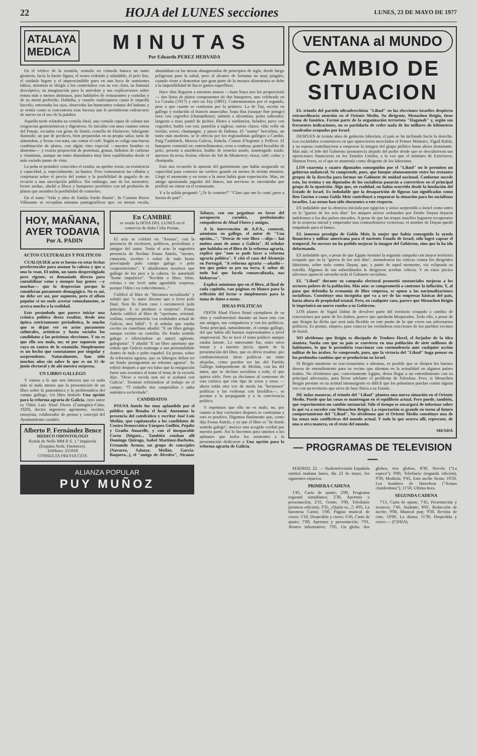22 HOJA del LUNES secciones LUNES, 23 DE MAYO DE 1977
ATALAYA
MEDICA
MINUTAS
Por Eduardo PEREZ HERVADA
En el vértice de la reunión, sentado en cómoda butaca un tanto giratoria, lucía la fuerte figura, el rostro redondo y saludable, el pelo liso, el cuidado bigote y el imprescindible puro en una boca de sonrientes labios, mientras se dirigía a los contertulios con su voz clara, su fantasía descriptiva, su imaginación para la anécdota y sus explicaciones sobre temas más o menos abstrusos, para hablarles de restaurantes y comidas y de su menú preferido. Hablaba, y cuando cualesquiera causa le impedía hacerlo, entornaba los ojos, observaba las humeantes volutas del habano y se sentía como si concentrara esas fuerzas que le permitieran enfrascarse de nuevo en el uso de la palabra.
Aquella tarde relataba su comida ideal, una comida capaz de colmar sus exigencias gastronómicas y digestivas. Se iniciaba con unas cuantas ostras del Pasaje, rociadas con gotas de limón; centolla de Finisterre; lubrigante ilustrado; un par de perdices, bien preparadas en su propia salsa; tarta de almendras, y fresas con nata, sin contar el café. Según se colige una buena combinación de platos, con algún vino especial —nuestro hombre es abstemio— y exacta proporción de proteínas, grasas, hidratos de carbono y vitaminas, aunque un tanto abundantes muy bien equilibradas desde el más variado punto de vista.
La peña ni pestañeó conocidos el orador, su apetito voraz, su resistencia y capacidad, y, especialmente, su humor. Pero comenzaron las cábalas y conjeturas sobre el precio del yantar y la posibilidad de pagarlo de no recurrir a una suscripción pública. Sin embargo, uno de los asistentes, lector asiduo, aludió a libros y banquetes pretéritos con tal profusión de platos que asombra la posibilidad de comerlos.
En el tomo "Vida y obra de Emilia Pardo Bazán", de Carmen Bravo Villasante se recopilan minutas pantagruélicas que, en menor escala, abundaban en las mesas aburguesadas de principios de siglo, desde luego peligrosas para la salud, pero al alcance de fortunas no muy pingües, cuando viene a demostrar que gran parte de la mesura alimentaria se debe a la imposibilidad de hacer gastos superfluos.
Hace días llegaron a nuestras manos —Juan Naya nos las proporcionó— dos listas de platos componentes de dos banquetes, uno celebrado en La Coruña (1917) y otro en Tuy (1891). Comenzaremos por el segundo, pese a que cuanto se comienza por lo primero. La de Tuy, escrita en gallego y traducido al francés anunciaba: Sopa fina (souque fine potage) raxo con cogordes (champiñons); salmón a alicantina; polos salteados; langosta a rusa; pastel de pichós; filetes a xardineira; helados; pavo con cogordes; budin con ron; pastelón a inglesa; outras clases; viño vello da terriña; xerez; champagne, y puros de Habana. El "xantar" herculino, un tanto más modesto, se le ofrecía por los regionalistas gallegos a Cambó, Puig Cadafatch, Morera Galicia, Rahola, Comas d'Argemir y Pellicer. El banquete consistió en: entreteñimentos; ovos a cruñesa; pastel hoxaldra de polo; peixota a mariñeira; lombo de terneira asado; manteigado xiado; queixos da terra; froitas; ribeiro do Val de Monterrey; rioxa; café; coñac y champaña.
Esto nos recuerdo la apuesta del gastrónomo que había asegurado su capacidad para comerse un cordero grande en menos de treinta minutos. Llegó el momento y en torno a la mesa había gran expectación. Mas, un amigo apasionado jugador del dinero, tan nervioso se encontraba que prefirió no entrar en el restaurante.
Y a la salida preguntó "¿Te lo comiste?" "Claro que me lo comí ¡pero a fuerza de pan!".
HOY, MAÑANA, AYER TODAVIA
Por A. PADIN
ACTOS CULTURALES Y POLITICOS
CUALQUIER acto es bueno en estas fechas preelectorales para asomar la cabeza y que a uno lo vean. El mitin, un tanto desprestigiado pero vigente, es demasiado directo para contabilizar votos y siempre hay gentes —y muchas— que lo desprecian porque lo consideran puramente demagógico. No es así, no debe ser así, por supuesto, pero el olfato popular si no suele acertar rotundamente, se acerca mucho a la realidad.
Este preámbulo que parece iniciar una crónica política desea resaltar, desde una óptica estrictamente periodística, lo mucho que se dejan ver en actos puramente culturales, artísticos y hasta sociales los candidatos a las próximas elecciones. Y no es que ello sea malo, no; ni por supuesto que vaya en contra de lo estatuido. Simplemente es un hecho que constatamos por singular y sorprendente. Naturalmente, han sido muchos años sin saber lo que es un 15 de junio electoral y de ahí nuestra sorpresa.
UN LIBRO GALLEGO
Y vamos a lo que nos interesa que es nada más ni nada menos que la presentación de un libro sobre la panorámica y la problemática del campo gallego. Un libro titulado Una opción para la reforma agraria de Galicia, cuyo autor es Odón Luis Abad Flores (Camagüey-Cuba, 1929), doctor ingeniero agrónomo, escritor, ensayista, colaborador de prensa y concejal del Ayuntamiento coruñés.
Alberto P. Fernández Bence
MEDICO ODONTOLOGO
Ronda de Nelle MM R S. 1.º Izquierda
(Esquina Avda. Finisterre).
Teléfono: 255918
CONSULTA PREVIA CITA
En CAMBRE
se vende la HOJA DEL LUNES en el comercio de doña Celia Pernas.
El acto se celebró en "Arenas", con la presencia de escritores, políticos, periodistas y amigos del autor. Tenía el acto la sugestiva presencia de Avelino Pousa Antelo, "mestre, ensayista, escritor e sobor de tudo home preocupado polo campo galego e polo cooperativismo", Y añadiremos nosotros que gallego de los pies a la cabeza. Se autotituló "home impulsivo". "Recibín o libro, lelno, releíno e me levéi unha agradable sorpresa, porque Odón i eu coñecémonos..."
Calificó al libro de "literatura socializada" y señaló que "o autor díxome que o leera polo final. Non lle fixen caso i escomencéi polo principio. E se produxo a sorpresa". Pousa Antelo calificó al libro de "oportuno, orixinal, realista, comprometido coa realidades actual de Galicia, moi hábil". Y al señalar que estaba escrito en castellano añadió: "E un libro galego aunque escrito en castelán. De fondo sentido galego e (dirixíndose ao autor) agárrate, galeguista". Y añadió "E un libro oportuno que señala que Galicia sostenga a sua personalidade dentro de tudo o pobo español. Eu penso, sobor da referencia agraria, que os labregos deben ter un fondo protagonista na reforma agraria". Se refirió después a que era falso que la emigración fuese una aventura al tratar el tema de la escuela dijo: "Hoxe a escola non sei si acabará con Galicia". Terminó refiriéndose al trabajo en el campo: "O traballo dos campesiños e unha auténtica esclavitude".
CANDIDATOS
POUSA Antelo fue muy aplaudido por el público que llenaba el local. Anotamos la presencia del catedrático y escritor José Luis Meilán, que capitaneaba a los candidatos de Centro Democrático Vázquez Guillén, Pujalte y Graiño Amarelle, y con el inseparable Corzo Diéguez... También estaban allí Domingo Quiroga, Isabel Martínez-Barbeito, Fernando Arenas, un grupo de concejales (Navarro, Salazar, Meilán, García-Baquero...), el "amigo de Alvedro", Nicanor Tabuyo, con sus pegatinas en favor del aeropuerto coruñés, profesionales compañeros de Abad Flores y amigos.
A la intervención de A.P.A., contestó, asimismo en gallego, el autor de "Una opción...". "Detrás de este libro —dijo— hai moitos anos de amor a Galicia". Al señalar que hablaba en el libro de la reforma agraria, explicó que "non se pode facer a reforma agraria política". Y citó el caso del Alemtejo en Portugal. "A reforma agraria —añadió— teu que poñer os pes na terra. E sobor de tudo hai que facela comarcalizada, nas bisbarras".
Explicó asimismo que en el libro, al final de cada capítulo, van páginas en blanco para la reflexión del lector o simplemente para la toma de datos o notas.
IDEAS POLITICAS
ODON Abad Flores firmó ejemplares de su obra y confraternizó durante un buen rato con sus amigos, sus compañeros y con los políticos. Tema principal, naturalmente, el campo gallego, del que había allí buenos representantes a nivel empresarial. No se tocó el tema político aunque estaba latente. Lo interesante fue, entre otros temas y a nuestro juicio, aparte de la presentación del libro, que es obvio resaltar, que confraternizaron ideas políticas un tanto alejadas, como pueden ser las del Partido Gallego Independiente de Meilán, con las del autor, que se declara socialista a todo, el que quiera oírlo. Pero ya decíamos al comienzo de esta crónica que este tipo de actos y otros —ahora están otra vez de moda las "kermeses" políticas y las verbenas con farolillos—, se prestan a la propaganda y a la convivencia política.
Y repetimos que ello no es malo, no, por cuanto si hay corrientes dispares se contrastan y esto es positivo. Digamos finalmente que, como dijo Pousa Antelo, y ya que el libro es "de fondo sentido galego", merece una acogida cordial por nuestra parte. Así lo hacemos para unirnos a los aplausos que todos los asistentes a la presentación dedicaron a Una opción para la reforma agraria de Galicia.
ALIANZA POPULAR
PUY MUÑOZ
VENTANA al MUNDO
CAMBIO DE SITUACION
EL triunfo del partido ultraderechista "Likud" en las elecciones israelíes despierta extraordinaria atención en el Oriente Medio. Su dirigente, Menachen Beigin, tiene fama de fanático. Formó parte de la organización terrorista "Haganah" y, según sus frecuentes indicaciones, no es partidario de ceder nada de los millares de kilómetros cuadrados ocupados por Israel.
DESPUES de treinta años de gobierno laborista, el país se ha inclinado hacia la derecha. Los escándalos económicos en que aparecieron mezclados el Primer Ministro, Yigail Rabin, y su esposa contribuyeron a empeorar la imagen del grupo político hasta ahora dominante. Más aún: el Jefe del Gobierno permanecía alejado del poder desde que se descubrieron sus operaciones financieras en los Estados Unidos, a la vez que el ministro de Exteriores, Shimon Peres, es el que se mantenía como dirigente de los laboristas.
LOS cuarenta y cuatro diputados conseguidos por el "Likud" no le permiten un gobierno unilateral. Se comprende, pues, que busque afanosamente entre los restantes grupos de la derecha para formar un Gabinete de unidad nacional. Conforme sucede esto, los treinta y un diputados de los socialistas pasarán a convertirse en el principal grupo de la oposición. Algo que, en realidad, no había ocurrido desde la fundación del Estado de Israel. Es indudable que la desaparición de figuras tan significadas como Ben Gurion o como Golda Meir contribuyó a empeorar la situación para los socialistas israelíes. Las urnas han sido elocuentes a este respecto.
ES indudable que la ofensiva iniciada por egipcios y sirios sorprendió a Israel como antes en la "guerra de los seis días" los ataques aéreos ordenados por Doshe Dayan dejaron indefensos a los dos países atacados. A pesar de que las tropas israelíes lograron recuperarse de la sorpresa inicial y emprender una contraofensiva victoriosa, el nombre de Dayan quedó empañado para el futuro.
EL inmenso prestigio de Golda Meir, la mujer que había conseguido la ayuda financiera y militar americana para el naciente Estado de Israel, sólo logró capear el temporal. Su sucesor no ha podido mejorar la imagen del Gobierno, sino que la ha ido deformando.
ES indudable que, a pesar de que Egipto terminó la segunda campaña con mayor territorio ocupado que en la "guerra de los seis días", menudearon las críticas contra los dirigentes laboristas, sobre todo contra Dayan, que, a partir de aquel momento, vio eclipsada su estrella. Algunos de sus subordinados le dirigieron acerbas críticas. Y en estos juicios adversos apareció envuelto todo el Gabinete socialista.
EL "Likud" durante su campaña electoral prometió sustanciales mejoras a los sectores pobres de la población. Más aún: se comprometió a contener la inflación. Y, al paso que defendía la economía de libre empresa, se opuso a las nacionalizaciones socialistas. Constituye una incógnita qué va a ser de las empresas básicas del país, hasta ahora de propiedad estatal. Pero, en cualquier caso, parece que Menachen Beigin le imprimirá un nuevo rumbo a su Gobierno.
LOS planes de Yigail Dabin de devolver parte del territorio ocupado a cambio de concesiones por parte de los árabes, parece que quedarán bloqueados. Todo ello, a pesar de que Beigin ha dicho que será más flexible en este punto de lo que creen sus adversarios políticos. Es pronto, empero, para conocer las verdaderas reacciones de los pueblos vecinos de Israel.
NO olvidemos que Beigin es discípulo de Teodoro Herzl, el forjador de la idea sionista. Sueña con que su país se convierta en una población de siete millones de habitantes, lo que le permitiría reaccionar con contundencia ante cualquier acción militar de los árabes. Se comprende, pues, que la victoria del "Likud" haga pensar en los profundos cambios que se producirán en Israel.
SI Beigin mantiene su reaccionarismo a ultranza, es posible que se disipen los buenos deseos de entendimiento para su vecino que alientan en la actualidad en algunos países árabes. No olvidemos que, concretamente Egipto, desea llegar a un entendimiento con su principal adversario, para llevar adelante el problema de Palestina. Pero, si Menachen Beigin persiste en su actitud intransigente es difícil que los palestinos puedan contar alguna vez con un territorio que sirva de base física a su Estado.
DE todas maneras, el triunfo del "Likud" plantea una nueva situación en el Oriente Medio. Puede que las cosas se mantengan en el equilibrio actual. Pero puede, también, que experimenten un cambio sustancial. Sólo el tiempo se encargará de informar sobre lo qué va a suceder con Menachen Beigin. La expectación es grande en torno al futuro comportamiento del "Likud". No olvidemos que el Oriente Medio constituye una de las zonas más conflictivas del mundo actual. Y todo lo que ocurra allí, repercute, de una u otra manera, en el resto del mundo.
MENDA
— PROGRAMAS DE TELEVISION —
MADRID, 22. — Radiotelevisión Española emitirá mañana lunes, día 23 de mayo, los siguientes espacios.
PRIMERA CADENA
1'45, Carta de ajuste; 2'00, Programa regional simultáneo; 2'30, Apertura y presentación; 2'31, Gente; 3'00, Telediario (primera edición); 3'35, ¿Quién es...?; 4'05, La baronesa Carini; 5'00, Página musical de cierre; 5'10, Despedida y cierre; 6'45, Carta de ajuste; 7'00, Apertura y presentación; 7'01, Avance informativo; 7'05, Un globo, dos globos, tres globos; 8'30, Novela ("La espera"); 9'00, Telediario (segunda edición); 9'30, Modiola; 9'45, Esta noche fiesta; 10'50, Los hombres de Harrelson ("Armas clandestinas"); 11'50, Ultima hora.
SEGUNDA CADENA
7'15, Carta de ajuste; 7'45, Presentación y avances; 7'46, Andante; 8'01, Redacción de noche; 9'00, Musical pop; 9'30, Revista de cine; 10'00, La danza; 11'30, Despedida y cierre.— (CIFRA).